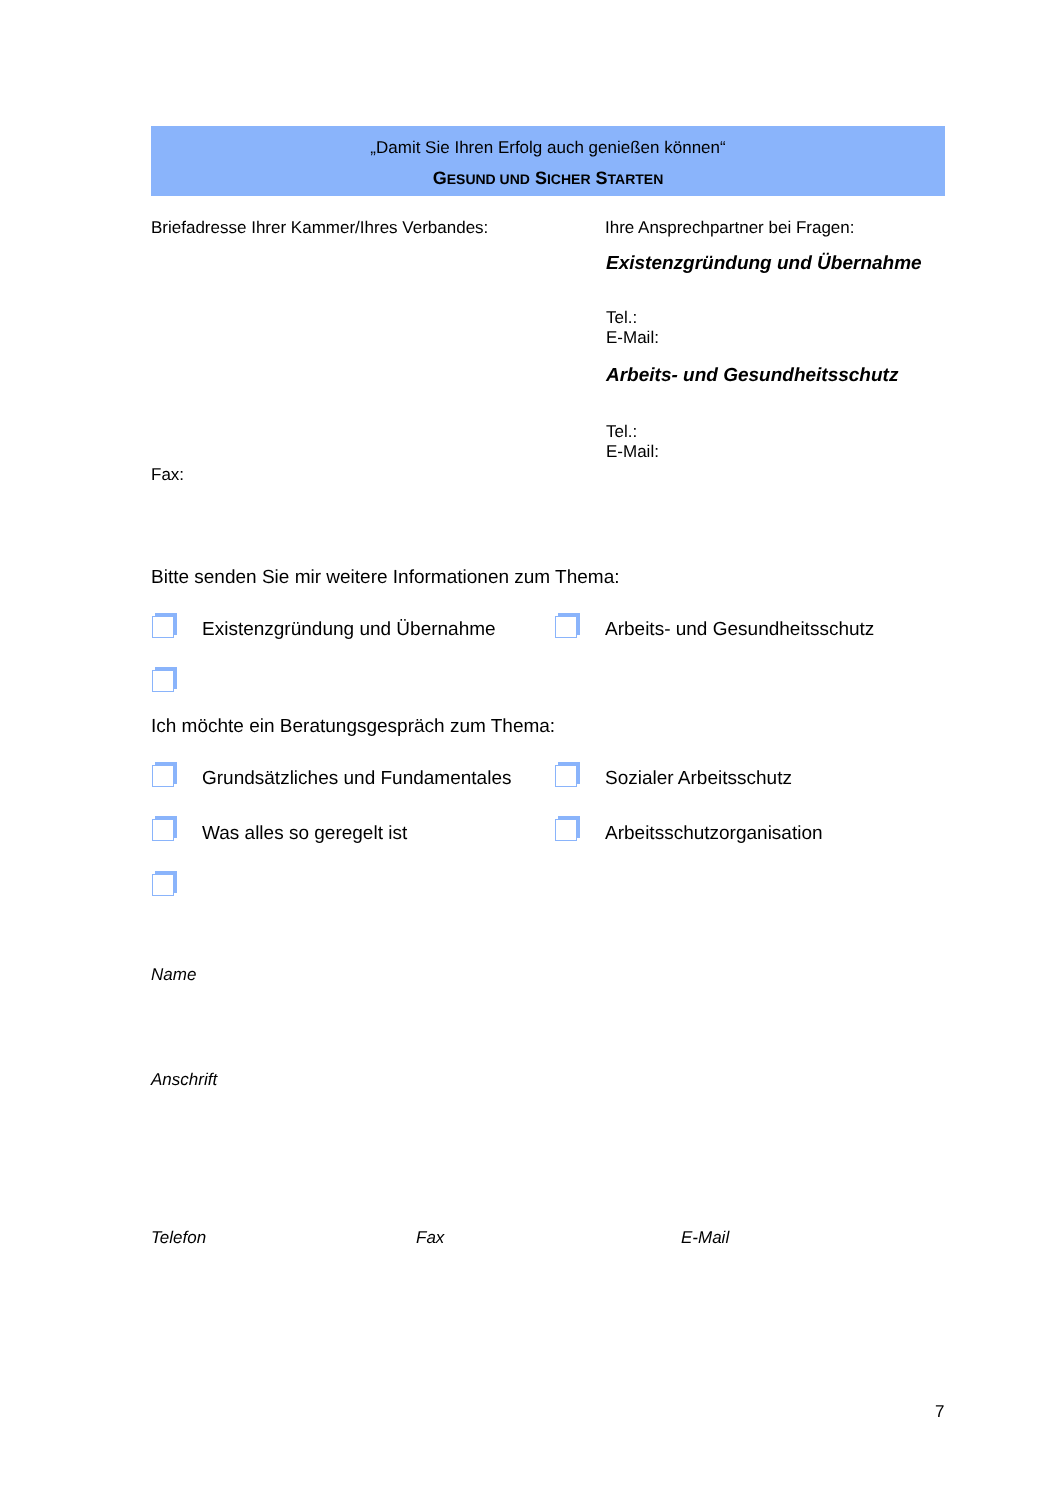„Damit Sie Ihren Erfolg auch genießen können“
GESUND UND SICHER STARTEN
Briefadresse Ihrer Kammer/Ihres Verbandes:
Ihre Ansprechpartner bei Fragen:
Existenzgründung und Übernahme
Tel.:
E-Mail:
Arbeits- und Gesundheitsschutz
Tel.:
E-Mail:
Fax:
Bitte senden Sie mir weitere Informationen zum Thema:
Existenzgründung und Übernahme Arbeits- und Gesundheitsschutz
Ich möchte ein Beratungsgespräch zum Thema:
Grundsätzliches und Fundamentales
Sozialer Arbeitsschutz
Was alles so geregelt ist Arbeitsschutzorganisation
Name
Anschrift
Telefon Fax E-Mail
7